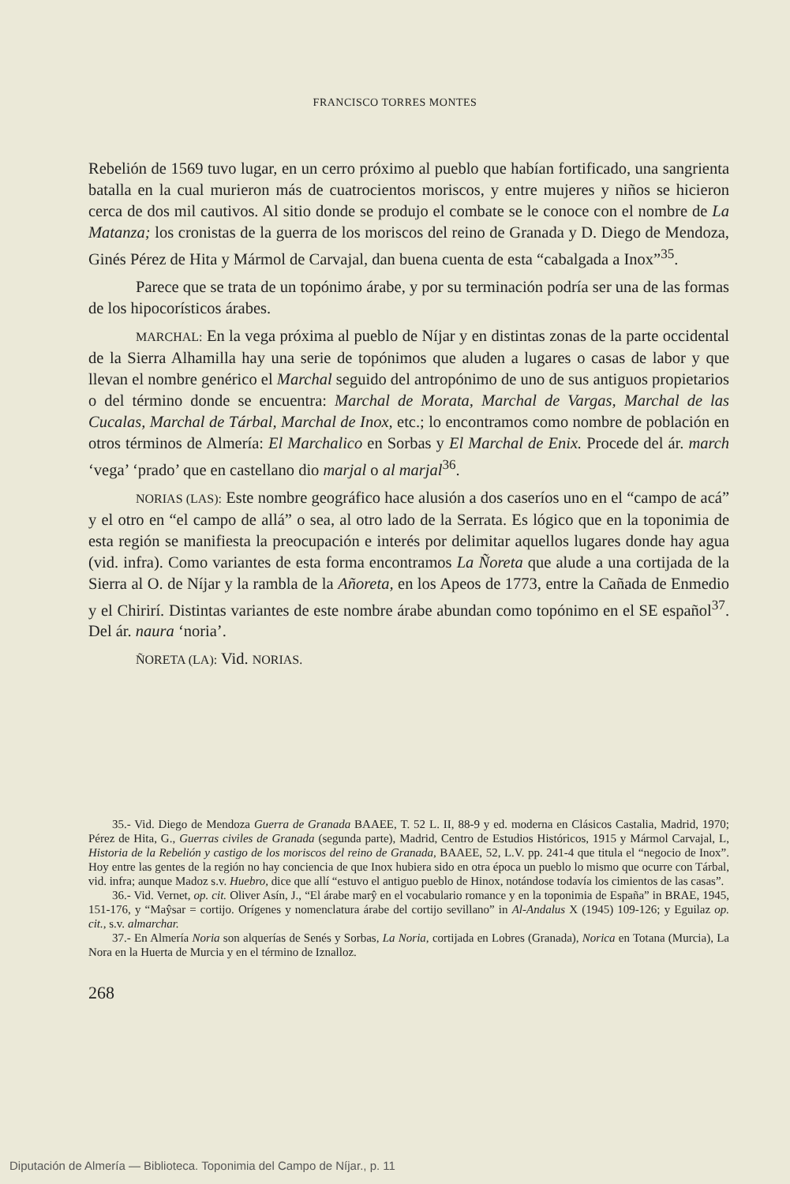FRANCISCO TORRES MONTES
Rebelión de 1569 tuvo lugar, en un cerro próximo al pueblo que habían fortificado, una sangrienta batalla en la cual murieron más de cuatrocientos moriscos, y entre mujeres y niños se hicieron cerca de dos mil cautivos. Al sitio donde se produjo el combate se le conoce con el nombre de La Matanza; los cronistas de la guerra de los moriscos del reino de Granada y D. Diego de Mendoza, Ginés Pérez de Hita y Mármol de Carvajal, dan buena cuenta de esta “cabalgada a Inox”<sup>35</sup>.
Parece que se trata de un topónimo árabe, y por su terminación podría ser una de las formas de los hipocorísticos árabes.
MARCHAL: En la vega próxima al pueblo de Níjar y en distintas zonas de la parte occidental de la Sierra Alhamilla hay una serie de topónimos que aluden a lugares o casas de labor y que llevan el nombre genérico el Marchal seguido del antropónimo de uno de sus antiguos propietarios o del término donde se encuentra: Marchal de Morata, Marchal de Vargas, Marchal de las Cucalas, Marchal de Tárbal, Marchal de Inox, etc.; lo encontramos como nombre de población en otros términos de Almería: El Marchalico en Sorbas y El Marchal de Enix. Procede del ár. march ‘vega’ ‘prado’ que en castellano dio marjal o al marjal<sup>36</sup>.
NORIAS (LAS): Este nombre geográfico hace alusión a dos caseríos uno en el “campo de acá” y el otro en “el campo de allá” o sea, al otro lado de la Serrata. Es lógico que en la toponimia de esta región se manifiesta la preocupación e interés por delimitar aquellos lugares donde hay agua (vid. infra). Como variantes de esta forma encontramos La Ñoreta que alude a una cortijada de la Sierra al O. de Níjar y la rambla de la Añoreta, en los Apeos de 1773, entre la Cañada de Enmedio y el Chirirí. Distintas variantes de este nombre árabe abundan como topónimo en el SE español<sup>37</sup>. Del ár. naura ‘noria’.
ÑORETA (LA): Vid. NORIAS.
35.- Vid. Diego de Mendoza Guerra de Granada BAAEE, T. 52 L. II, 88-9 y ed. moderna en Clásicos Castalia, Madrid, 1970; Pérez de Hita, G., Guerras civiles de Granada (segunda parte), Madrid, Centro de Estudios Históricos, 1915 y Mármol Carvajal, L, Historia de la Rebelión y castigo de los moriscos del reino de Granada, BAAEE, 52, L.V. pp. 241-4 que titula el “negocio de Inox”. Hoy entre las gentes de la región no hay conciencia de que Inox hubiera sido en otra época un pueblo lo mismo que ocurre con Tárbal, vid. infra; aunque Madoz s.v. Huebro, dice que allí “estuvo el antiguo pueblo de Hinox, notándose todavía los cimientos de las casas”.
36.- Vid. Vernet, op. cit. Oliver Asín, J., “El árabe marŷ en el vocabulario romance y en la toponimia de España” in BRAE, 1945, 151-176, y “Maŷsar = cortijo. Orígenes y nomenclatura árabe del cortijo sevillano” in Al-Andalus X (1945) 109-126; y Eguilaz op. cit., s.v. almarchar.
37.- En Almería Noria son alquerías de Senés y Sorbas, La Noria, cortijada en Lobres (Granada), Norica en Totana (Murcia), La Nora en la Huerta de Murcia y en el término de Iznalloz.
268
Diputación de Almería — Biblioteca. Toponimia del Campo de Níjar., p. 11